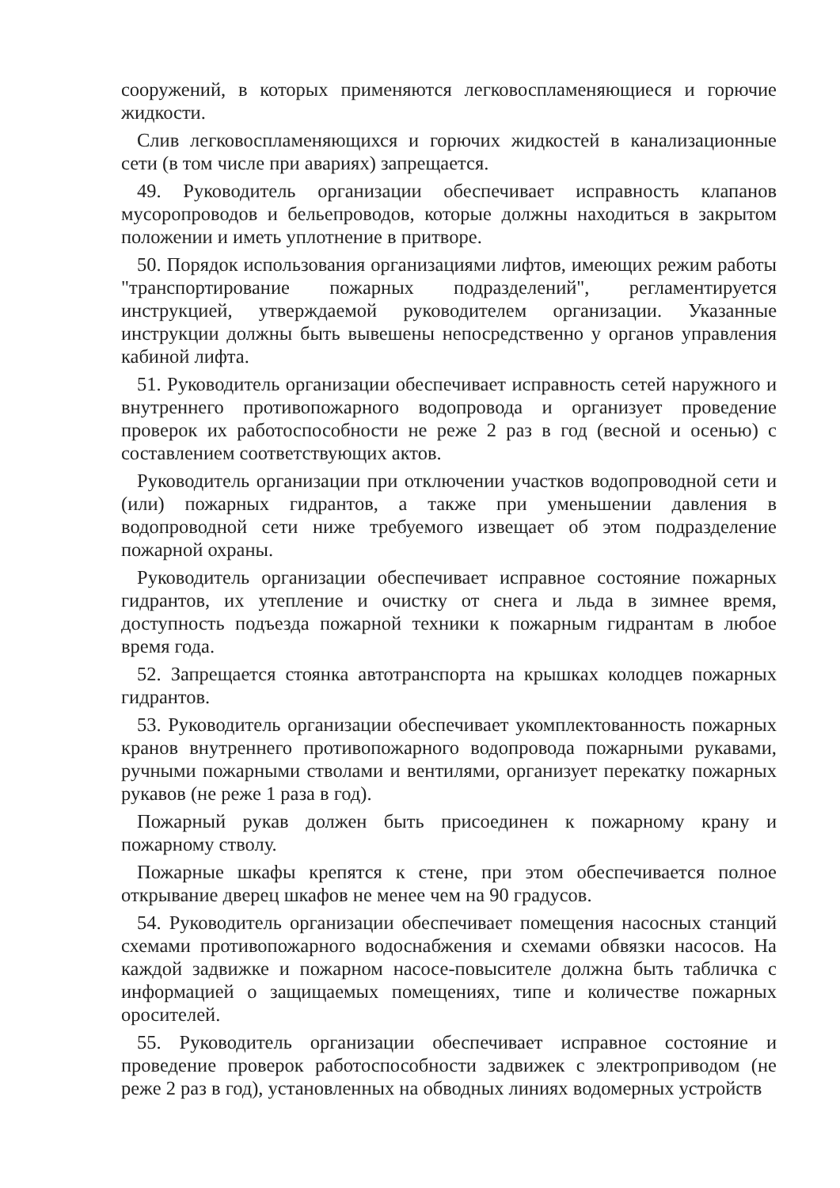сооружений, в которых применяются легковоспламеняющиеся и горючие жидкости.
Слив легковоспламеняющихся и горючих жидкостей в канализационные сети (в том числе при авариях) запрещается.
49. Руководитель организации обеспечивает исправность клапанов мусоропроводов и бельепроводов, которые должны находиться в закрытом положении и иметь уплотнение в притворе.
50. Порядок использования организациями лифтов, имеющих режим работы "транспортирование пожарных подразделений", регламентируется инструкцией, утверждаемой руководителем организации. Указанные инструкции должны быть вывешены непосредственно у органов управления кабиной лифта.
51. Руководитель организации обеспечивает исправность сетей наружного и внутреннего противопожарного водопровода и организует проведение проверок их работоспособности не реже 2 раз в год (весной и осенью) с составлением соответствующих актов.
Руководитель организации при отключении участков водопроводной сети и (или) пожарных гидрантов, а также при уменьшении давления в водопроводной сети ниже требуемого извещает об этом подразделение пожарной охраны.
Руководитель организации обеспечивает исправное состояние пожарных гидрантов, их утепление и очистку от снега и льда в зимнее время, доступность подъезда пожарной техники к пожарным гидрантам в любое время года.
52. Запрещается стоянка автотранспорта на крышках колодцев пожарных гидрантов.
53. Руководитель организации обеспечивает укомплектованность пожарных кранов внутреннего противопожарного водопровода пожарными рукавами, ручными пожарными стволами и вентилями, организует перекатку пожарных рукавов (не реже 1 раза в год).
Пожарный рукав должен быть присоединен к пожарному крану и пожарному стволу.
Пожарные шкафы крепятся к стене, при этом обеспечивается полное открывание дверец шкафов не менее чем на 90 градусов.
54. Руководитель организации обеспечивает помещения насосных станций схемами противопожарного водоснабжения и схемами обвязки насосов. На каждой задвижке и пожарном насосе-повысителе должна быть табличка с информацией о защищаемых помещениях, типе и количестве пожарных оросителей.
55. Руководитель организации обеспечивает исправное состояние и проведение проверок работоспособности задвижек с электроприводом (не реже 2 раз в год), установленных на обводных линиях водомерных устройств